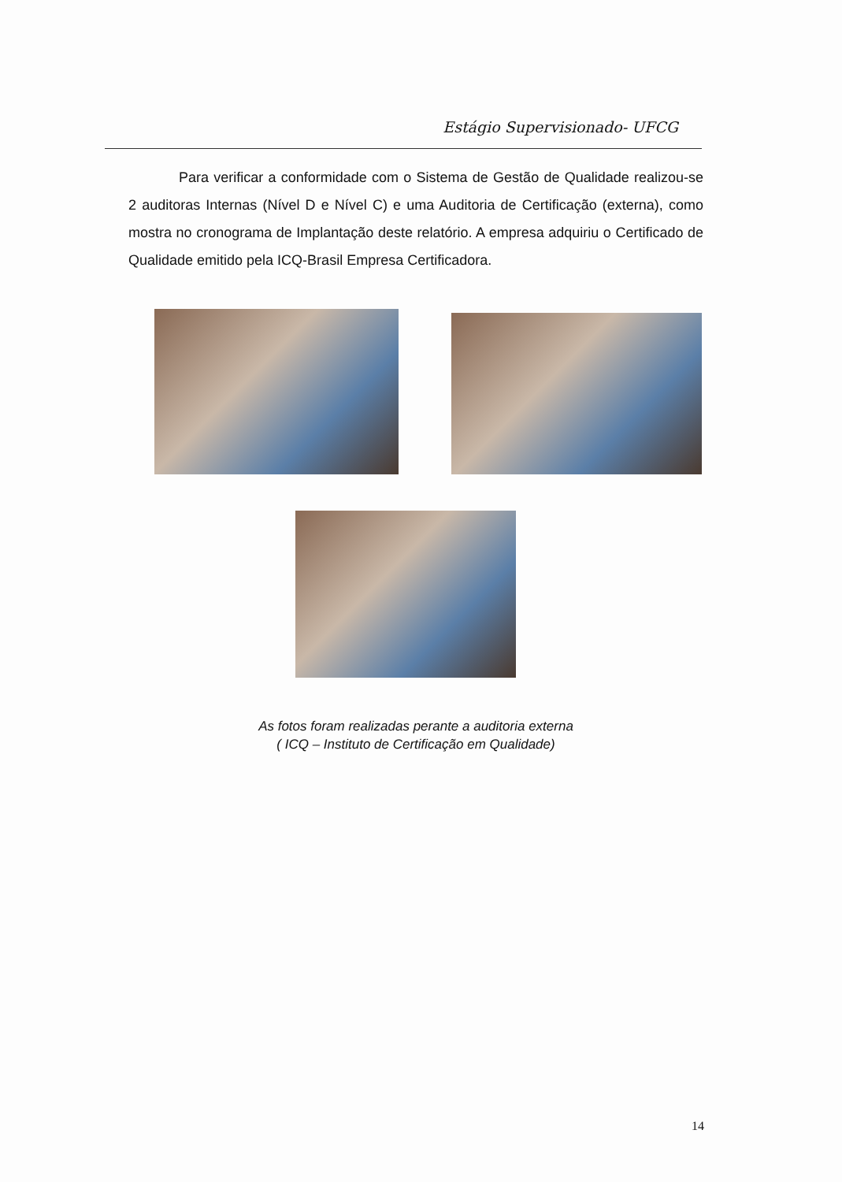Estágio Supervisionado- UFCG
Para verificar a conformidade com o Sistema de Gestão de Qualidade realizou-se 2 auditoras Internas (Nível D e Nível C) e uma Auditoria de Certificação (externa), como mostra no cronograma de Implantação deste relatório. A empresa adquiriu o Certificado de Qualidade emitido pela ICQ-Brasil Empresa Certificadora.
As fotos foram realizadas perante a auditoria externa
( ICQ – Instituto de Certificação em Qualidade)
14